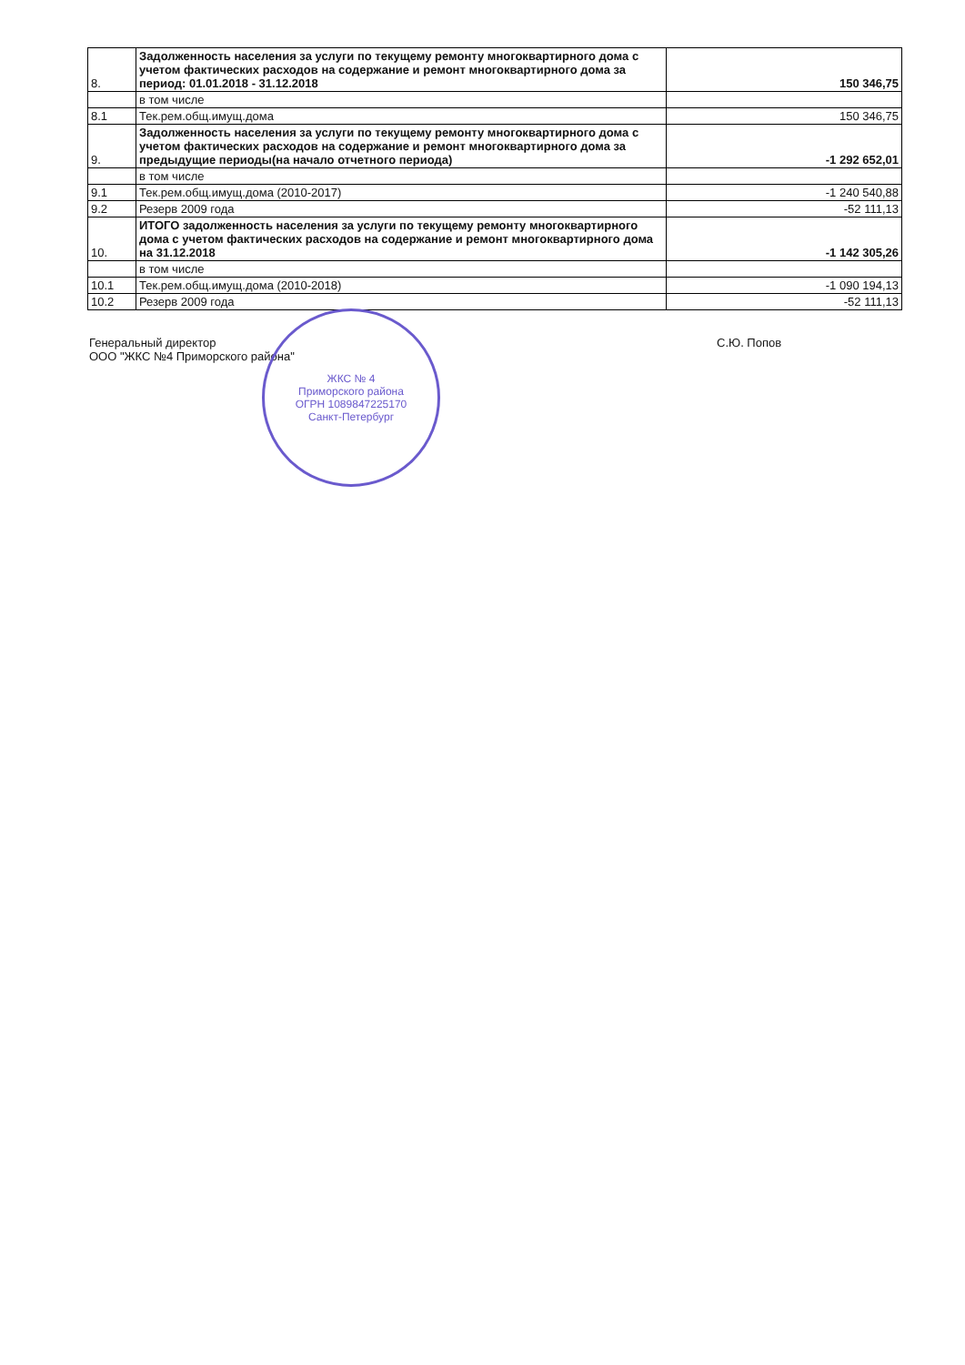| 8. | Задолженность населения за услуги по текущему ремонту многоквартирного дома с учетом фактических расходов на содержание и ремонт многоквартирного дома за период: 01.01.2018 - 31.12.2018 | 150 346,75 |
| | в том числе | |
| 8.1 | Тек.рем.общ.имущ.дома | 150 346,75 |
| 9. | Задолженность населения за услуги по текущему ремонту многоквартирного дома с учетом фактических расходов на содержание и ремонт многоквартирного дома за предыдущие периоды(на начало отчетного периода) | -1 292 652,01 |
| | в том числе | |
| 9.1 | Тек.рем.общ.имущ.дома (2010-2017) | -1 240 540,88 |
| 9.2 | Резерв 2009 года | -52 111,13 |
| 10. | ИТОГО задолженность населения за услуги по текущему ремонту многоквартирного дома с учетом фактических расходов на содержание и ремонт многоквартирного дома на 31.12.2018 | -1 142 305,26 |
| | в том числе | |
| 10.1 | Тек.рем.общ.имущ.дома (2010-2018) | -1 090 194,13 |
| 10.2 | Резерв 2009 года | -52 111,13 |
Генеральный директор
ООО "ЖКС №4 Приморского района"
С.Ю. Попов
ЖКС № 4
Приморского района
ОГРН 1089847225170
Санкт-Петербург